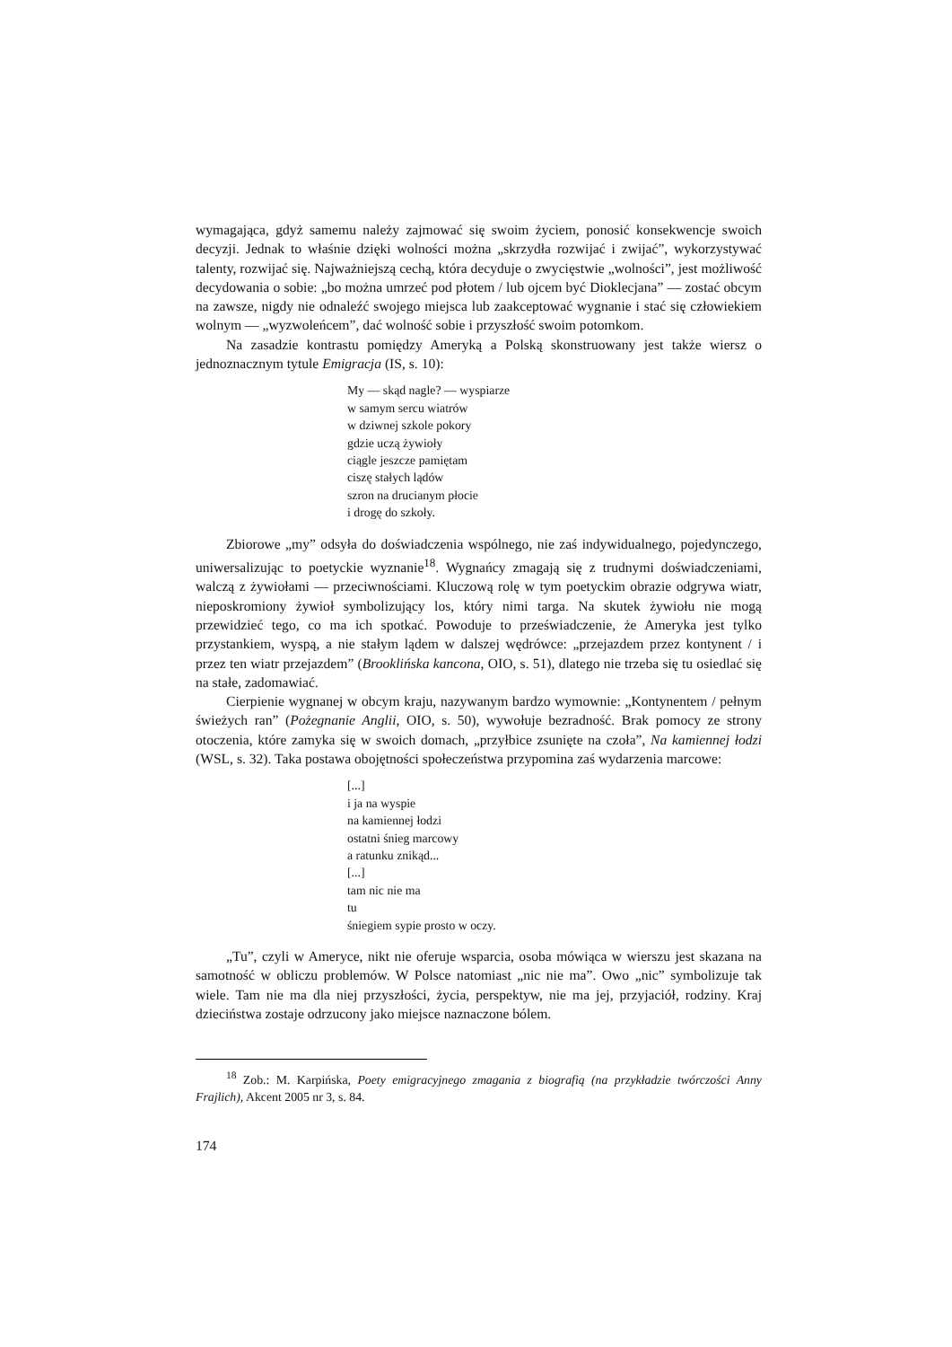wymagająca, gdyż samemu należy zajmować się swoim życiem, ponosić konsekwencje swoich decyzji. Jednak to właśnie dzięki wolności można „skrzydła rozwijać i zwijać”, wykorzystywać talenty, rozwijać się. Najważniejszą cechą, która decyduje o zwycię­stwie „wolności”, jest możliwość decydowania o sobie: „bo można umrzeć pod płotem / lub ojcem być Dioklecjana” — zostać obcym na zawsze, nigdy nie odnaleźć swojego miejsca lub zaakceptować wygnanie i stać się człowiekiem wolnym — „wyzwoleń­cem”, dać wolność sobie i przyszłość swoim potomkom.
Na zasadzie kontrastu pomiędzy Ameryką a Polską skonstruowany jest także wiersz o jednoznacznym tytule Emigracja (IS, s. 10):
My — skąd nagle? — wyspiarze
w samym sercu wiatrów
w dziwnej szkole pokory
gdzie uczą żywioły
ciągle jeszcze pamiętam
ciszę stałych lądów
szron na drucianym płocie
i drogę do szkoły.
Zbiorowe „my” odsyła do doświadczenia wspólnego, nie zaś indywidualnego, pojedynczego, uniwersalizując to poetyckie wyznanie<sup>18</sup>. Wygnańcy zmagają się z trud­nymi doświadczeniami, walczą z żywiołami — przeciwnościami. Kluczową rolę w tym poetyckim obrazie odgrywa wiatr, nieposkromiony żywioł symbolizujący los, który nimi targa. Na skutek żywiołu nie mogą przewidzieć tego, co ma ich spotkać. Powodu­je to przeświadczenie, że Ameryka jest tylko przystankiem, wyspą, a nie stałym lądem w dalszej wędrówce: „przejazdem przez kontynent / i przez ten wiatr przejazdem” (Brooklińska kancona, OIO, s. 51), dlatego nie trzeba się tu osiedlać się na stałe, zado­mawiać.
Cierpienie wygnanej w obcym kraju, nazywanym bardzo wymownie: „Kontynen­tem / pełnym świeżych ran” (Pożegnanie Anglii, OIO, s. 50), wywołuje bezradność. Brak pomocy ze strony otoczenia, które zamyka się w swoich domach, „przyłbice zsunięte na czoła”, Na kamiennej łodzi (WSL, s. 32). Taka postawa obojętności społe­czeństwa przypomina zaś wydarzenia marcowe:
[...]
i ja na wyspie
na kamiennej łodzi
ostatni śnieg marcowy
a ratunku znikąd...
[...]
tam nic nie ma
tu
śniegiem sypie prosto w oczy.
„Tu”, czyli w Ameryce, nikt nie oferuje wsparcia, osoba mówiąca w wierszu jest skazana na samotność w obliczu problemów. W Polsce natomiast „nic nie ma”. Owo „nic” symbolizuje tak wiele. Tam nie ma dla niej przyszłości, życia, perspektyw, nie ma jej, przyjaciół, rodziny. Kraj dzieciństwa zostaje odrzucony jako miejsce naznaczone bólem.
<sup>18</sup> Zob.: M. Karpińska, Poety emigracyjnego zmagania z biografią (na przykładzie twórczo­ści Anny Frajlich), Akcent 2005 nr 3, s. 84.
174